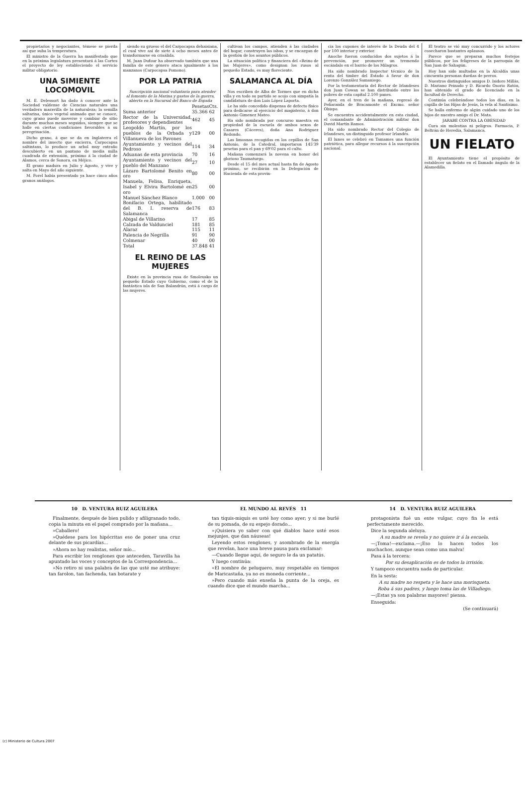propietarios y negociantes, témese se pierda así que suba la temperatura.
El ministro de la Guerra ha manifestado que en la próxima legislatura presentará á las Cortes el proyecto de ley estableciendo el servicio militar obligatorio.
UNA SIMIENTE LOCOMOVIL
M. E. Delessort ha dado á conocer ante la Sociedad valdense de Ciencias naturales una verdadera maravilla de la naturaleza; la semilla saltarina, único vegetal animado que se conoce, cuyo grano puede moverse y cambiar de sitio durante muchos meses seguidos, siempre que se halle en ciertas condiciones favorables á su peregrinación.
Dicho grano, á que se da en Inglaterra el nombre del insecto que encierra, Carpocapsa saltintans, lo produce un arbol muy extraño descubierto en un pantano de media milla cuadrada de extensión, próximo á la ciudad de Alamos, cerca de Sonora, en Méjico.
El grano madura en Julio y Agosto, y vive y salta en Mayo del año siguiente.
M. Forel había presentado ya hace cinco años granos análogos.
siendo su grueso el del Carpocapsa dehaisiana, el cual vive así de siete á ocho meses antes de transformarse en crisálida.
M. Juan Dufour ha observado también que una familia de este género ataca igualmente á los manzanos (Carpocapsa Pomono).
POR LA PATRIA
Suscripción nacional voluntaria para atender al fomento de la Marina y gastos de la guerra, abierta en la Sucursal del Banco de España
| | Pesetas | Cts. |
| Suma anterior | 35.366 | 62 |
| Rector de la Universidad, profesores y dependientes | 462 | 45 |
| Leopoldo Martín, por los pueblos de la Orbada y Villanueva de los Pavones | 129 | 00 |
| Ayuntamiento y vecinos del Pedroso | 114 | 34 |
| Aduanas de esta provincia | 70 | 16 |
| Ayuntamiento y vecinos del pueblo del Manzano | 27 | 10 |
| Lázaro Bartolomé Benito en oro | 80 | 00 |
| Manuela, Felisa, Enriqueta, Isabel y Elvira Bartolomé en oro | 25 | 00 |
| Manuel Sánchez Blanco | 1.000 | 00 |
| Bonifacio Ortega, habilitado del B. I. reserva de Salamanca | 176 | 83 |
| Abigal de Villarino | 17 | 85 |
| Calzada de Valdunciel | 181 | 85 |
| Alaraz | 115 | 11 |
| Palencia de Negrilla | 91 | 90 |
| Colmenar | 40 | 00 |
| Total | 37.848 | 41 |
EL REINO DE LAS MUJERES
Existe en la provincia rusa de Smoleusko un pequeño Estado cuyo Gobierno, como el de la fantástica isla de San Balandrán, está á cargo de las mujeres.
cultivan los campos, atienden á las ciudades del hogar, construyen las isbas, y se encargan de la gestión de los asuntos públicos.
La situación política y financiera del «Reino de las Mujeres», como designan los rusos al pequeño Estado, es muy floreciente.
SALAMANCA AL DÍA
Nos escriben de Alba de Tormes que en dicha villa y en todo su partido se acojo con simpatía la candidatura de don Luis López Laporta.
Le ha sido concedido dispensa de defecto físico para dedicarse al ejercicio del magisterio, á don Antonio Gimenez Mateo.
Ha sido nombrada por concurso maestra en propiedad de la escuela de ambos sexos de Casares (Cáceres), doña Ana Rodriguez Redondo.
Las limosnas recogidas en los cepillos de San Antonio, de la Catedral, importaron 145'39 pesetas para el pan y 69'02 para el culto.
Mañana comenzará la novena en honor del glorioso Taumaturgo.
Desde el 15 del mes actual hasta fin de Agosto próximo, se recibirán en la Delegación de Hacienda de esta provin-
cia los cupones de interés de la Deuda del 4 por 100 interior y exterior.
Anoche fueron conducidos dos sujetos á la prevención, por promover un tremendo escándalo en el barrio de los Milagros.
Ha sido nombrado Inspector técnico de la renta del timbre del Estado á favor de don Lorenzo González Samaniego.
Por la testamentaría del Rector de Irlandeses don Juan Cowan se han distribuido entre los pobres de esta capital 2.100 panes.
Ayer, en el tren de la mañana, regresó de Peñaranda de Bracamonte el Excmo. señor Obispo.
Se encuentra accidentalmente en esta ciudad, el comandante de Administración militar don David Martín Ramos.
Ha sido nombrado Rector del Colegio de Irlandeses, un distinguido profesor Irlandés.
El lunes se celebró en Tamames una función patriótica, para allegar recursos á la suscripción nacional.
El teatro se vió muy concurrido y los actores cosecharon bastantes aplausos.
Parece que se preparan muchos festejos públicos, por los feligreses de la parroquia de San Juan de Sahagún.
Hoy han sido multadas en la Alcaldía unas cincuenta personas dueñas de perros.
Nuestros distinguidos amigos D. Isidoro Millás, D. Mariano Peinado y D. Ricardo Osorio Ratón, han obtenido el grado de licenciado en la facultad de Derecho.
Continúa celebrándose todos los días, en la capilla de las Hijas de Jesús, la vela al Santísimo.
Se halla enfermo de algún cuidado uno de los hijos de nuestro amigo el Dr. Mata.
JARABE CONTRA LA OBESIDAD
Cura sin molestias ni peligros. Farmacia, P. Beltrán de Heredia, Salamanca.
UN FIELATO
El Ayuntamiento tiene el propósito de establecer un fielato en el llamado ángulo de la Alamedilla.
10 D. VENTURA RUIZ AGUILERA
Finalmente, después de bien pulido y afiligranado todo, copia la minuta en el papel comprado por la mañana...
»Caballero!
»Quédese para los hipócritas eso de poner una cruz delante de sus picardías...
»Ahora no hay realistas, señor mío...
Para escribir los renglones que anteceden, Taravilla ha apuntado las voces y conceptos de la Correspondencia...
»No retiro ni una palabra de las que usté me atribuye: tan farolon, tan fachenda, tan botarate y
EL MUNDO AL REVÉS 11
tan tiquis-miquis es usté hoy como ayer; y si me burlé de su pomada, de su espejo dorado...
»¡Quisiera yo saber con qué diablos hace usté esos mejunjes, que dan náuseas!
Leyendo estos renglones, y asombrado de la energía que revelan, hace una breve pausa para exclamar:
—Cuando llegue aquí, de seguro le da un patatús.
Y luego continúa:
«El nombre de peluquero, muy respetable en tiempos de Maricastaña, ya no es moneda corriente...
»Pero cuando más enseña la punta de la oreja, es cuando dice que el mundo marcha...
14 D. VENTURA RUIZ AGUILERA
protagonista fué un ente vulgar, cuyo fin le está perfectamente merecido.
Dice la segunda aleluya.
A su madre se revela y no quiere ir á la escuela.
—¡Toma!—exclama.—¡Eso lo hacen todos los muchachos, aunque sean como una malva!
Pasa á la tercera:
Por su desaplicación es de todos la irrisión.
Y tampoco encuentra nada de particular.
En la sesta:
A su madre no respeta y le hace una morisqueta.
Roba á sus padres, y luego toma las de Villadiego.
—¡Estas ya son palabras mayores! piensa.
Enseguida:
(Se continuará)
(c) Ministerio de Cultura 2007